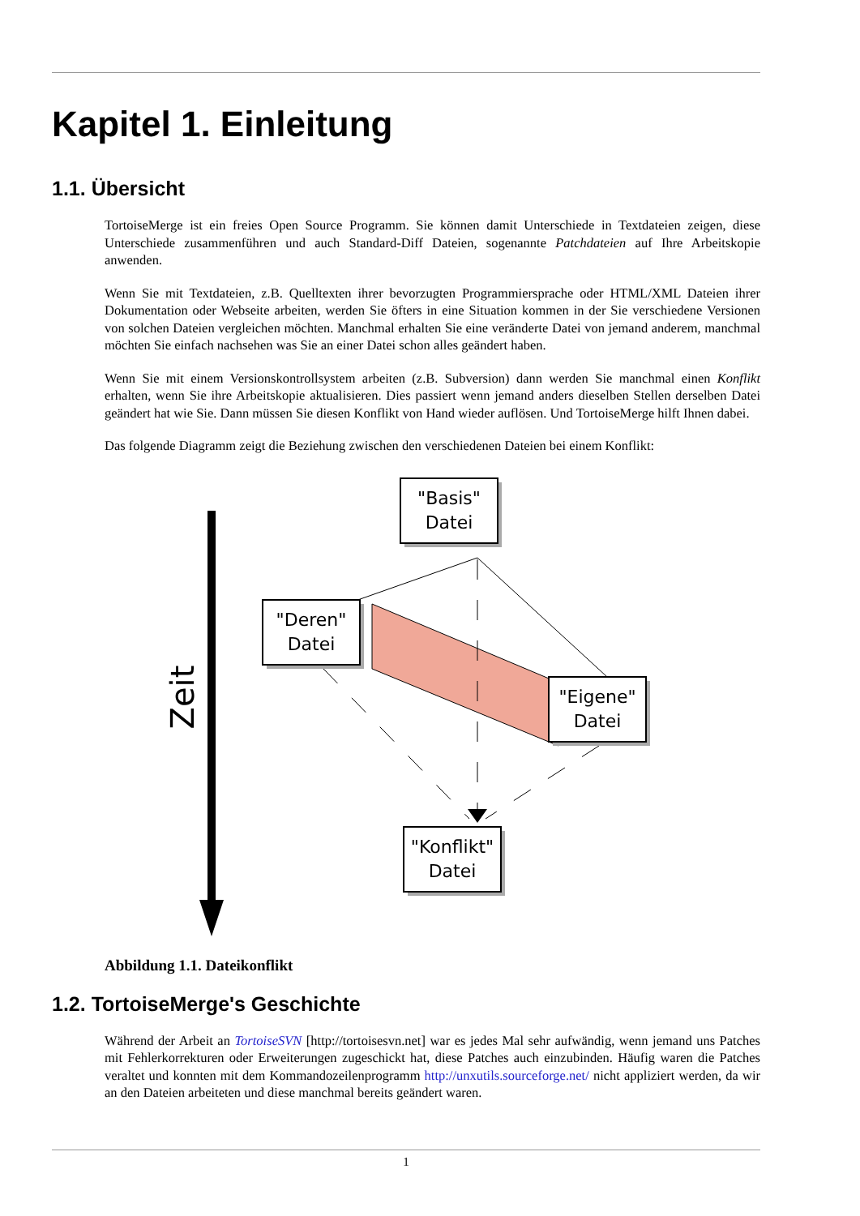Kapitel 1. Einleitung
1.1. Übersicht
TortoiseMerge ist ein freies Open Source Programm. Sie können damit Unterschiede in Textdateien zeigen, diese Unterschiede zusammenführen und auch Standard-Diff Dateien, sogenannte Patchdateien auf Ihre Arbeitskopie anwenden.
Wenn Sie mit Textdateien, z.B. Quelltexten ihrer bevorzugten Programmiersprache oder HTML/XML Dateien ihrer Dokumentation oder Webseite arbeiten, werden Sie öfters in eine Situation kommen in der Sie verschiedene Versionen von solchen Dateien vergleichen möchten. Manchmal erhalten Sie eine veränderte Datei von jemand anderem, manchmal möchten Sie einfach nachsehen was Sie an einer Datei schon alles geändert haben.
Wenn Sie mit einem Versionskontrollsystem arbeiten (z.B. Subversion) dann werden Sie manchmal einen Konflikt erhalten, wenn Sie ihre Arbeitskopie aktualisieren. Dies passiert wenn jemand anders dieselben Stellen derselben Datei geändert hat wie Sie. Dann müssen Sie diesen Konflikt von Hand wieder auflösen. Und TortoiseMerge hilft Ihnen dabei.
Das folgende Diagramm zeigt die Beziehung zwischen den verschiedenen Dateien bei einem Konflikt:
Zeit
"Basis"
Datei
"Deren"
Datei
"Eigene"
Datei
"Konflikt"
Datei
Abbildung 1.1. Dateikonflikt
1.2. TortoiseMerge's Geschichte
Während der Arbeit an TortoiseSVN [http://tortoisesvn.net] war es jedes Mal sehr aufwändig, wenn jemand uns Patches mit Fehlerkorrekturen oder Erweiterungen zugeschickt hat, diese Patches auch einzubinden. Häufig waren die Patches veraltet und konnten mit dem Kommandozeilenprogramm http://unxutils.sourceforge.net/ nicht appliziert werden, da wir an den Dateien arbeiteten und diese manchmal bereits geändert waren.
1